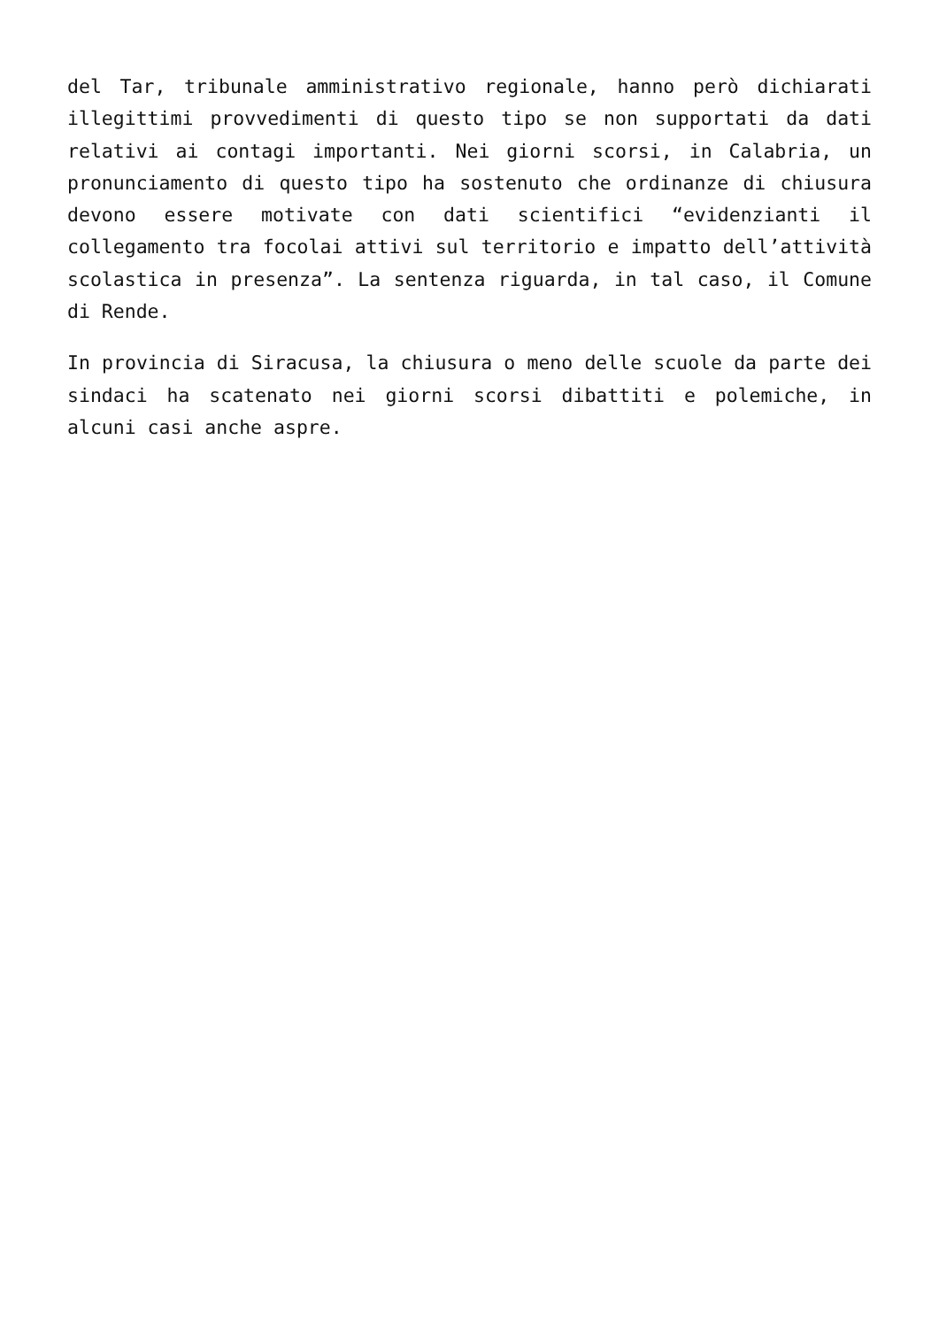del Tar, tribunale amministrativo regionale, hanno però dichiarati illegittimi provvedimenti di questo tipo se non supportati da dati relativi ai contagi importanti. Nei giorni scorsi, in Calabria, un pronunciamento di questo tipo ha sostenuto che ordinanze di chiusura devono essere motivate con dati scientifici “evidenzianti il collegamento tra focolai attivi sul territorio e impatto dell’attività scolastica in presenza”. La sentenza riguarda, in tal caso, il Comune di Rende.
In provincia di Siracusa, la chiusura o meno delle scuole da parte dei sindaci ha scatenato nei giorni scorsi dibattiti e polemiche, in alcuni casi anche aspre.